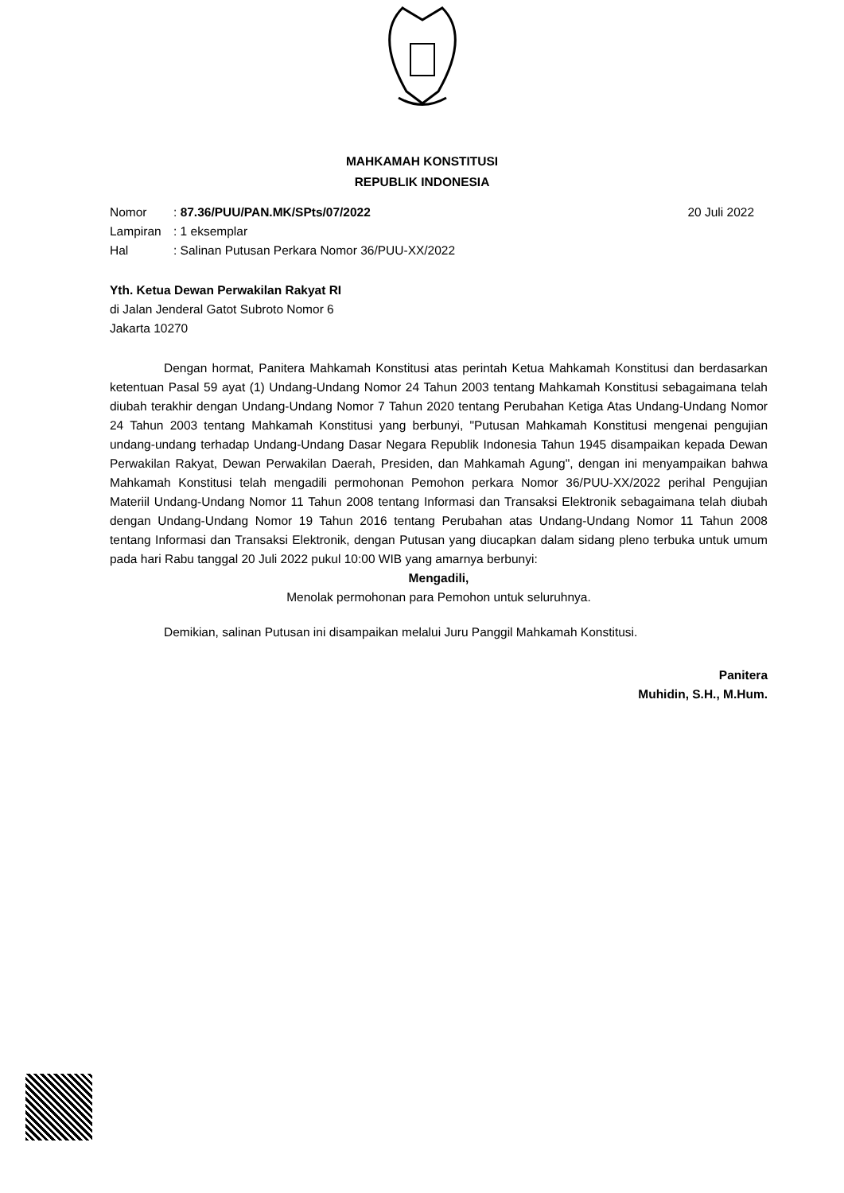MAHKAMAH KONSTITUSI
REPUBLIK INDONESIA
| Nomor | : 87.36/PUU/PAN.MK/SPts/07/2022 |
| Lampiran | : 1 eksemplar |
| Hal | : Salinan Putusan Perkara Nomor 36/PUU-XX/2022 |
20 Juli 2022
Yth. Ketua Dewan Perwakilan Rakyat RI
di Jalan Jenderal Gatot Subroto Nomor 6
Jakarta 10270
Dengan hormat, Panitera Mahkamah Konstitusi atas perintah Ketua Mahkamah Konstitusi dan berdasarkan ketentuan Pasal 59 ayat (1) Undang-Undang Nomor 24 Tahun 2003 tentang Mahkamah Konstitusi sebagaimana telah diubah terakhir dengan Undang-Undang Nomor 7 Tahun 2020 tentang Perubahan Ketiga Atas Undang-Undang Nomor 24 Tahun 2003 tentang Mahkamah Konstitusi yang berbunyi, "Putusan Mahkamah Konstitusi mengenai pengujian undang-undang terhadap Undang-Undang Dasar Negara Republik Indonesia Tahun 1945 disampaikan kepada Dewan Perwakilan Rakyat, Dewan Perwakilan Daerah, Presiden, dan Mahkamah Agung", dengan ini menyampaikan bahwa Mahkamah Konstitusi telah mengadili permohonan Pemohon perkara Nomor 36/PUU-XX/2022 perihal Pengujian Materiil Undang-Undang Nomor 11 Tahun 2008 tentang Informasi dan Transaksi Elektronik sebagaimana telah diubah dengan Undang-Undang Nomor 19 Tahun 2016 tentang Perubahan atas Undang-Undang Nomor 11 Tahun 2008 tentang Informasi dan Transaksi Elektronik, dengan Putusan yang diucapkan dalam sidang pleno terbuka untuk umum pada hari Rabu tanggal 20 Juli 2022 pukul 10:00 WIB yang amarnya berbunyi:
Mengadili,
Menolak permohonan para Pemohon untuk seluruhnya.
Demikian, salinan Putusan ini disampaikan melalui Juru Panggil Mahkamah Konstitusi.
Panitera
Muhidin, S.H., M.Hum.